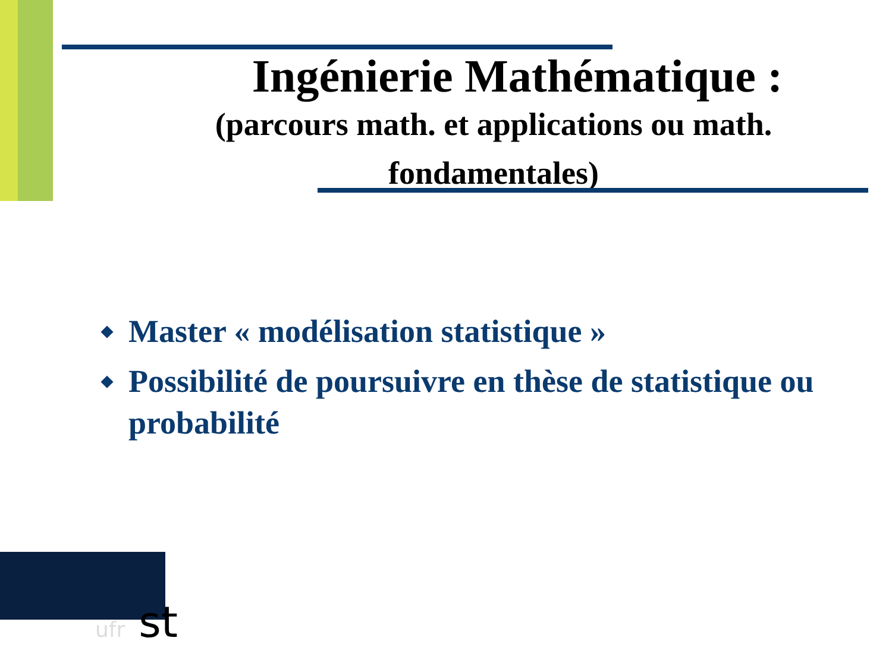Ingénierie Mathématique :
(parcours math. et applications ou math. fondamentales)
◆ Master « modélisation statistique »
◆ Possibilité de poursuivre en thèse de statistique ou probabilité
ufr st